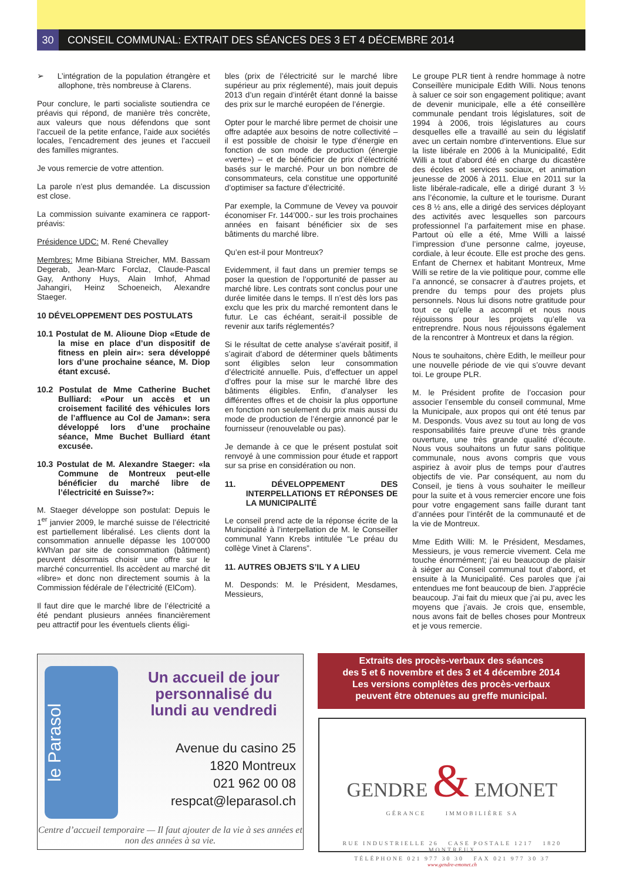30 CONSEIL COMMUNAL: EXTRAIT DES SÉANCES DES 3 ET 4 DÉCEMBRE 2014
➢ L’intégration de la population étrangère et allophone, très nombreuse à Clarens.
Pour conclure, le parti socialiste soutiendra ce préavis qui répond, de manière très concrète, aux valeurs que nous défendons que sont l’accueil de la petite enfance, l’aide aux sociétés locales, l’encadrement des jeunes et l’accueil des familles migrantes.
Je vous remercie de votre attention.
La parole n’est plus demandée. La discussion est close.
La commission suivante examinera ce rapport-préavis:
Présidence UDC: M. René Chevalley
Membres: Mme Bibiana Streicher, MM. Bassam Degerab, Jean-Marc Forclaz, Claude-Pascal Gay, Anthony Huys, Alain Imhof, Ahmad Jahangiri, Heinz Schoeneich, Alexandre Staeger.
10 DÉVELOPPEMENT DES POSTULATS
10.1 Postulat de M. Alioune Diop «Etude de la mise en place d’un dispositif de fitness en plein air»: sera développé lors d’une prochaine séance, M. Diop étant excusé.
10.2 Postulat de Mme Catherine Buchet Bulliard: «Pour un accès et un croisement facilité des véhicules lors de l’affluence au Col de Jaman»: sera développé lors d’une prochaine séance, Mme Buchet Bulliard étant excusée.
10.3 Postulat de M. Alexandre Staeger: «la Commune de Montreux peut-elle bénéficier du marché libre de l’électricité en Suisse?»:
M. Staeger développe son postulat: Depuis le 1<sup>er</sup> janvier 2009, le marché suisse de l’électricité est partiellement libéralisé. Les clients dont la consommation annuelle dépasse les 100’000 kWh/an par site de consommation (bâtiment) peuvent désormais choisir une offre sur le marché concurrentiel. Ils accèdent au marché dit «libre» et donc non directement soumis à la Commission fédérale de l’électricité (ElCom).
Il faut dire que le marché libre de l’électricité a été pendant plusieurs années financièrement peu attractif pour les éventuels clients éligi-
bles (prix de l’électricité sur le marché libre supérieur au prix réglementé), mais jouit depuis 2013 d’un regain d’intérêt étant donné la baisse des prix sur le marché européen de l’énergie.
Opter pour le marché libre permet de choisir une offre adaptée aux besoins de notre collectivité – il est possible de choisir le type d’énergie en fonction de son mode de production (énergie «verte») – et de bénéficier de prix d’électricité basés sur le marché. Pour un bon nombre de consommateurs, cela constitue une opportunité d’optimiser sa facture d’électricité.
Par exemple, la Commune de Vevey va pouvoir économiser Fr. 144’000.- sur les trois prochaines années en faisant bénéficier six de ses bâtiments du marché libre.
Qu’en est-il pour Montreux?
Evidemment, il faut dans un premier temps se poser la question de l’opportunité de passer au marché libre. Les contrats sont conclus pour une durée limitée dans le temps. Il n’est dès lors pas exclu que les prix du marché remontent dans le futur. Le cas échéant, serait-il possible de revenir aux tarifs réglementés?
Si le résultat de cette analyse s’avérait positif, il s’agirait d’abord de déterminer quels bâtiments sont éligibles selon leur consommation d’électricité annuelle. Puis, d’effectuer un appel d’offres pour la mise sur le marché libre des bâtiments éligibles. Enfin, d’analyser les différentes offres et de choisir la plus opportune en fonction non seulement du prix mais aussi du mode de production de l’énergie annoncé par le fournisseur (renouvelable ou pas).
Je demande à ce que le présent postulat soit renvoyé à une commission pour étude et rapport sur sa prise en considération ou non.
11. DÉVELOPPEMENT DES INTERPELLATIONS ET RÉPONSES DE LA MUNICIPALITÉ
Le conseil prend acte de la réponse écrite de la Municipalité à l’interpellation de M. le Conseiller communal Yann Krebs intitulée “Le préau du collège Vinet à Clarens”.
11. AUTRES OBJETS S’IL Y A LIEU
M. Desponds: M. le Président, Mesdames, Messieurs,
Le groupe PLR tient à rendre hommage à notre Conseillère municipale Edith Willi. Nous tenons à saluer ce soir son engagement politique; avant de devenir municipale, elle a été conseillère communale pendant trois législatures, soit de 1994 à 2006, trois législatures au cours desquelles elle a travaillé au sein du législatif avec un certain nombre d’interventions. Elue sur la liste libérale en 2006 à la Municipalité, Edit Willi a tout d’abord été en charge du dicastère des écoles et services sociaux, et animation jeunesse de 2006 à 2011. Elue en 2011 sur la liste libérale-radicale, elle a dirigé durant 3 ½ ans l’économie, la culture et le tourisme. Durant ces 8 ½ ans, elle a dirigé des services déployant des activités avec lesquelles son parcours professionnel l’a parfaitement mise en phase. Partout où elle a été, Mme Willi a laissé l’impression d’une personne calme, joyeuse, cordiale, à leur écoute. Elle est proche des gens. Enfant de Chernex et habitant Montreux, Mme Willi se retire de la vie politique pour, comme elle l’a annoncé, se consacrer à d’autres projets, et prendre du temps pour des projets plus personnels. Nous lui disons notre gratitude pour tout ce qu’elle a accompli et nous nous réjouissons pour les projets qu’elle va entreprendre. Nous nous réjouissons également de la rencontrer à Montreux et dans la région.
Nous te souhaitons, chère Edith, le meilleur pour une nouvelle période de vie qui s’ouvre devant toi. Le groupe PLR.
M. le Président profite de l’occasion pour associer l’ensemble du conseil communal, Mme la Municipale, aux propos qui ont été tenus par M. Desponds. Vous avez su tout au long de vos responsabilités faire preuve d’une très grande ouverture, une très grande qualité d’écoute. Nous vous souhaitons un futur sans politique communale, nous avons compris que vous aspiriez à avoir plus de temps pour d’autres objectifs de vie. Par conséquent, au nom du Conseil, je tiens à vous souhaiter le meilleur pour la suite et à vous remercier encore une fois pour votre engagement sans faille durant tant d’années pour l’intérêt de la communauté et de la vie de Montreux.
Mme Edith Willi: M. le Président, Mesdames, Messieurs, je vous remercie vivement. Cela me touche énormément; j’ai eu beaucoup de plaisir à siéger au Conseil communal tout d’abord, et ensuite à la Municipalité. Ces paroles que j’ai entendues me font beaucoup de bien. J’apprécie beaucoup. J’ai fait du mieux que j’ai pu, avec les moyens que j’avais. Je crois que, ensemble, nous avons fait de belles choses pour Montreux et je vous remercie.
le Parasol
Un accueil de jour personnalisé du lundi au vendredi
Avenue du casino 25
1820 Montreux
021 962 00 08
respcat@leparasol.ch
Centre d’accueil temporaire — Il faut ajouter de la vie à ses années et non des années à sa vie.
Extraits des procès-verbaux des séances
des 5 et 6 novembre et des 3 et 4 décembre 2014
Les versions complètes des procès-verbaux
peuvent être obtenues au greffe municipal.
GENDRE & EMONET
GÉRANCE IMMOBILIÈRE SA
RUE INDUSTRIELLE 26 CASE POSTALE 1217 1820 MONTREUX
TÉLÉPHONE 021 977 30 30 FAX 021 977 30 37
www.gendre-emonet.ch